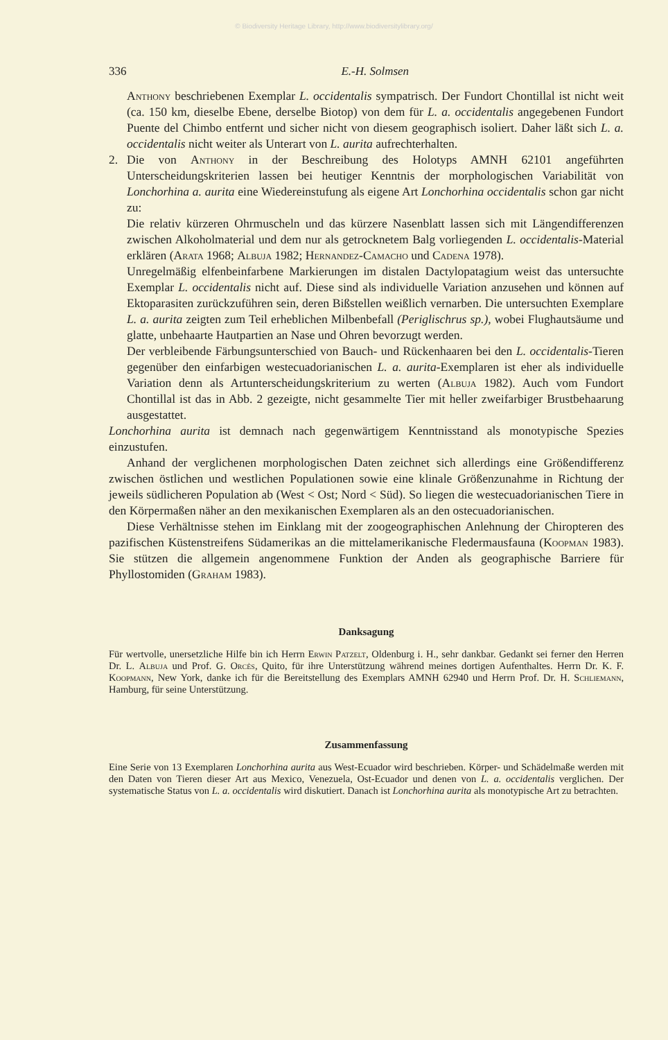© Biodiversity Heritage Library, http://www.biodiversitylibrary.org/
336 E.-H. Solmsen
Anthony beschriebenen Exemplar L. occidentalis sympatrisch. Der Fundort Chontillal ist nicht weit (ca. 150 km, dieselbe Ebene, derselbe Biotop) von dem für L. a. occidentalis angegebenen Fundort Puente del Chimbo entfernt und sicher nicht von diesem geographisch isoliert. Daher läßt sich L. a. occidentalis nicht weiter als Unterart von L. aurita aufrechterhalten.
2. Die von Anthony in der Beschreibung des Holotyps AMNH 62101 angeführten Unterscheidungskriterien lassen bei heutiger Kenntnis der morphologischen Variabilität von Lonchorhina a. aurita eine Wiedereinstufung als eigene Art Lonchorhina occidentalis schon gar nicht zu:
Die relativ kürzeren Ohrmuscheln und das kürzere Nasenblatt lassen sich mit Längendifferenzen zwischen Alkoholmaterial und dem nur als getrocknetem Balg vorliegenden L. occidentalis-Material erklären (Arata 1968; Albuja 1982; Hernandez-Camacho und Cadena 1978).
Unregelmäßig elfenbeinfarbene Markierungen im distalen Dactylopatagium weist das untersuchte Exemplar L. occidentalis nicht auf. Diese sind als individuelle Variation anzusehen und können auf Ektoparasiten zurückzuführen sein, deren Bißstellen weißlich vernarben. Die untersuchten Exemplare L. a. aurita zeigten zum Teil erheblichen Milbenbefall (Periglischrus sp.), wobei Flughautsäume und glatte, unbehaarte Hautpartien an Nase und Ohren bevorzugt werden.
Der verbleibende Färbungsunterschied von Bauch- und Rückenhaaren bei den L. occidentalis-Tieren gegenüber den einfarbigen westecuadorianischen L. a. aurita-Exemplaren ist eher als individuelle Variation denn als Artunterscheidungskriterium zu werten (Albuja 1982). Auch vom Fundort Chontillal ist das in Abb. 2 gezeigte, nicht gesammelte Tier mit heller zweifarbiger Brustbehaarung ausgestattet.
Lonchorhina aurita ist demnach nach gegenwärtigem Kenntnisstand als monotypische Spezies einzustufen.
Anhand der verglichenen morphologischen Daten zeichnet sich allerdings eine Größendifferenz zwischen östlichen und westlichen Populationen sowie eine klinale Größenzunahme in Richtung der jeweils südlicheren Population ab (West < Ost; Nord < Süd). So liegen die westecuadorianischen Tiere in den Körpermaßen näher an den mexikanischen Exemplaren als an den ostecuadorianischen.
Diese Verhältnisse stehen im Einklang mit der zoogeographischen Anlehnung der Chiropteren des pazifischen Küstenstreifens Südamerikas an die mittelamerikanische Fledermausfauna (Koopman 1983). Sie stützen die allgemein angenommene Funktion der Anden als geographische Barriere für Phyllostomiden (Graham 1983).
Danksagung
Für wertvolle, unersetzliche Hilfe bin ich Herrn Erwin Patzelt, Oldenburg i. H., sehr dankbar. Gedankt sei ferner den Herren Dr. L. Albuja und Prof. G. Orcès, Quito, für ihre Unterstützung während meines dortigen Aufenthaltes. Herrn Dr. K. F. Koopmann, New York, danke ich für die Bereitstellung des Exemplars AMNH 62940 und Herrn Prof. Dr. H. Schliemann, Hamburg, für seine Unterstützung.
Zusammenfassung
Eine Serie von 13 Exemplaren Lonchorhina aurita aus West-Ecuador wird beschrieben. Körper- und Schädelmaße werden mit den Daten von Tieren dieser Art aus Mexico, Venezuela, Ost-Ecuador und denen von L. a. occidentalis verglichen. Der systematische Status von L. a. occidentalis wird diskutiert. Danach ist Lonchorhina aurita als monotypische Art zu betrachten.